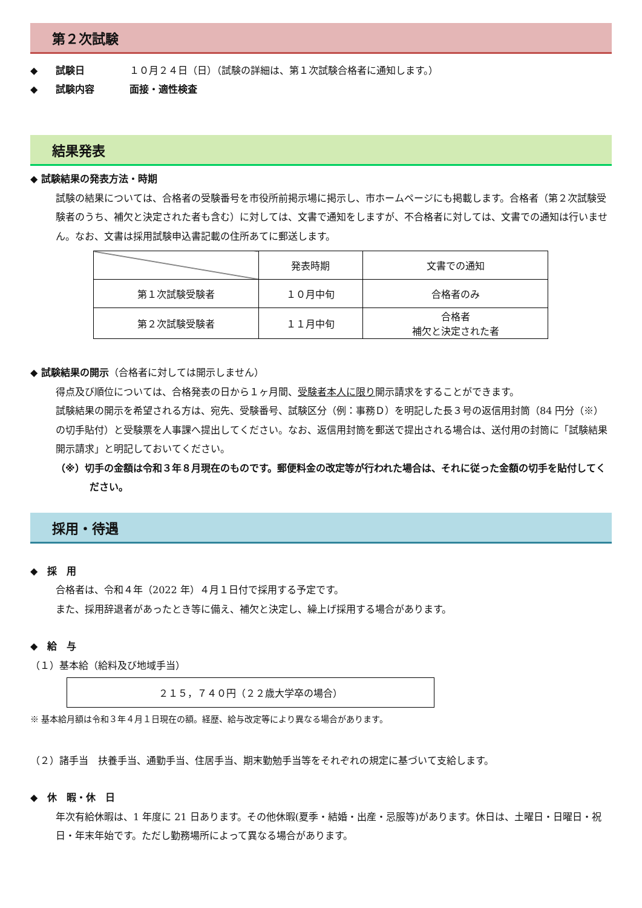第２次試験
◆ 試験日 １０月２４日（日）（試験の詳細は、第１次試験合格者に通知します。）
◆ 試験内容 面接・適性検査
結果発表
◆ 試験結果の発表方法・時期
試験の結果については、合格者の受験番号を市役所前掲示場に掲示し、市ホームページにも掲載します。合格者（第２次試験受験者のうち、補欠と決定された者も含む）に対しては、文書で通知をしますが、不合格者に対しては、文書での通知は行いません。なお、文書は採用試験申込書記載の住所あてに郵送します。
| | 発表時期 | 文書での通知 |
| 第１次試験受験者 | １０月中旬 | 合格者のみ |
| 第２次試験受験者 | １１月中旬 | 合格者 補欠と決定された者 |
◆ 試験結果の開示（合格者に対しては開示しません）
得点及び順位については、合格発表の日から１ヶ月間、受験者本人に限り開示請求をすることができます。
試験結果の開示を希望される方は、宛先、受験番号、試験区分（例：事務Ｄ）を明記した長３号の返信用封筒（84 円分（※）の切手貼付）と受験票を人事課へ提出してください。なお、返信用封筒を郵送で提出される場合は、送付用の封筒に「試験結果開示請求」と明記しておいてください。
（※）切手の金額は令和３年８月現在のものです。郵便料金の改定等が行われた場合は、それに従った金額の切手を貼付してください。
採用・待遇
◆　採　用
合格者は、令和４年（2022 年）４月１日付で採用する予定です。
また、採用辞退者があったとき等に備え、補欠と決定し、繰上げ採用する場合があります。
◆　給　与
（１）基本給（給料及び地域手当）
２１５，７４０円（２２歳大学卒の場合）
※ 基本給月額は令和３年４月１日現在の額。経歴、給与改定等により異なる場合があります。
（２）諸手当　扶養手当、通勤手当、住居手当、期末勤勉手当等をそれぞれの規定に基づいて支給します。
◆　休　暇・休　日
年次有給休暇は、1 年度に 21 日あります。その他休暇(夏季・結婚・出産・忌服等)があります。休日は、土曜日・日曜日・祝日・年末年始です。ただし勤務場所によって異なる場合があります。